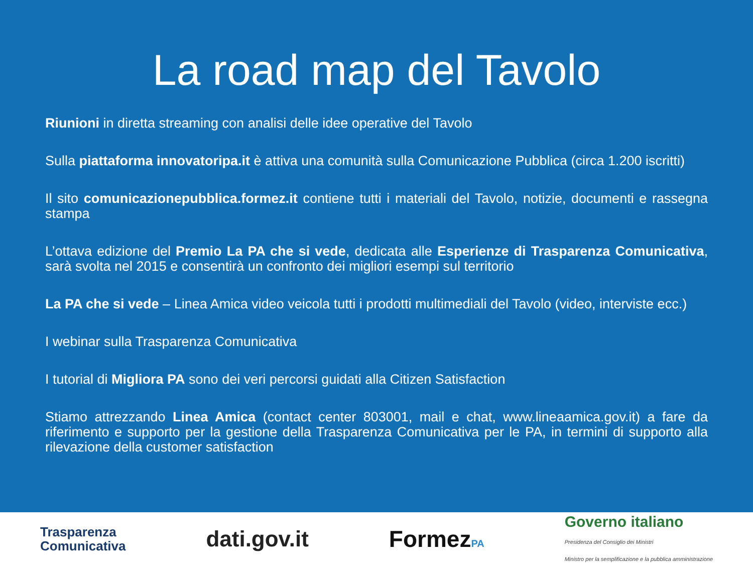La road map del Tavolo
Riunioni in diretta streaming con analisi delle idee operative del Tavolo
Sulla piattaforma innovatoripa.it è attiva una comunità sulla Comunicazione Pubblica (circa 1.200 iscritti)
Il sito comunicazionepubblica.formez.it contiene tutti i materiali del Tavolo, notizie, documenti e rassegna stampa
L’ottava edizione del Premio La PA che si vede, dedicata alle Esperienze di Trasparenza Comunicativa, sarà svolta nel 2015 e consentirà un confronto dei migliori esempi sul territorio
La PA che si vede – Linea Amica video veicola tutti i prodotti multimediali del Tavolo (video, interviste ecc.)
I webinar sulla Trasparenza Comunicativa
I tutorial di Migliora PA sono dei veri percorsi guidati alla Citizen Satisfaction
Stiamo attrezzando Linea Amica (contact center 803001, mail e chat, www.lineaamica.gov.it) a fare da riferimento e supporto per la gestione della Trasparenza Comunicativa per le PA, in termini di supporto alla rilevazione della customer satisfaction
Trasparenza
Comunicativa
dati.gov.it FormezPA
Governo italiano
Presidenza del Consiglio dei Ministri
Ministro per la semplificazione e la pubblica amministrazione